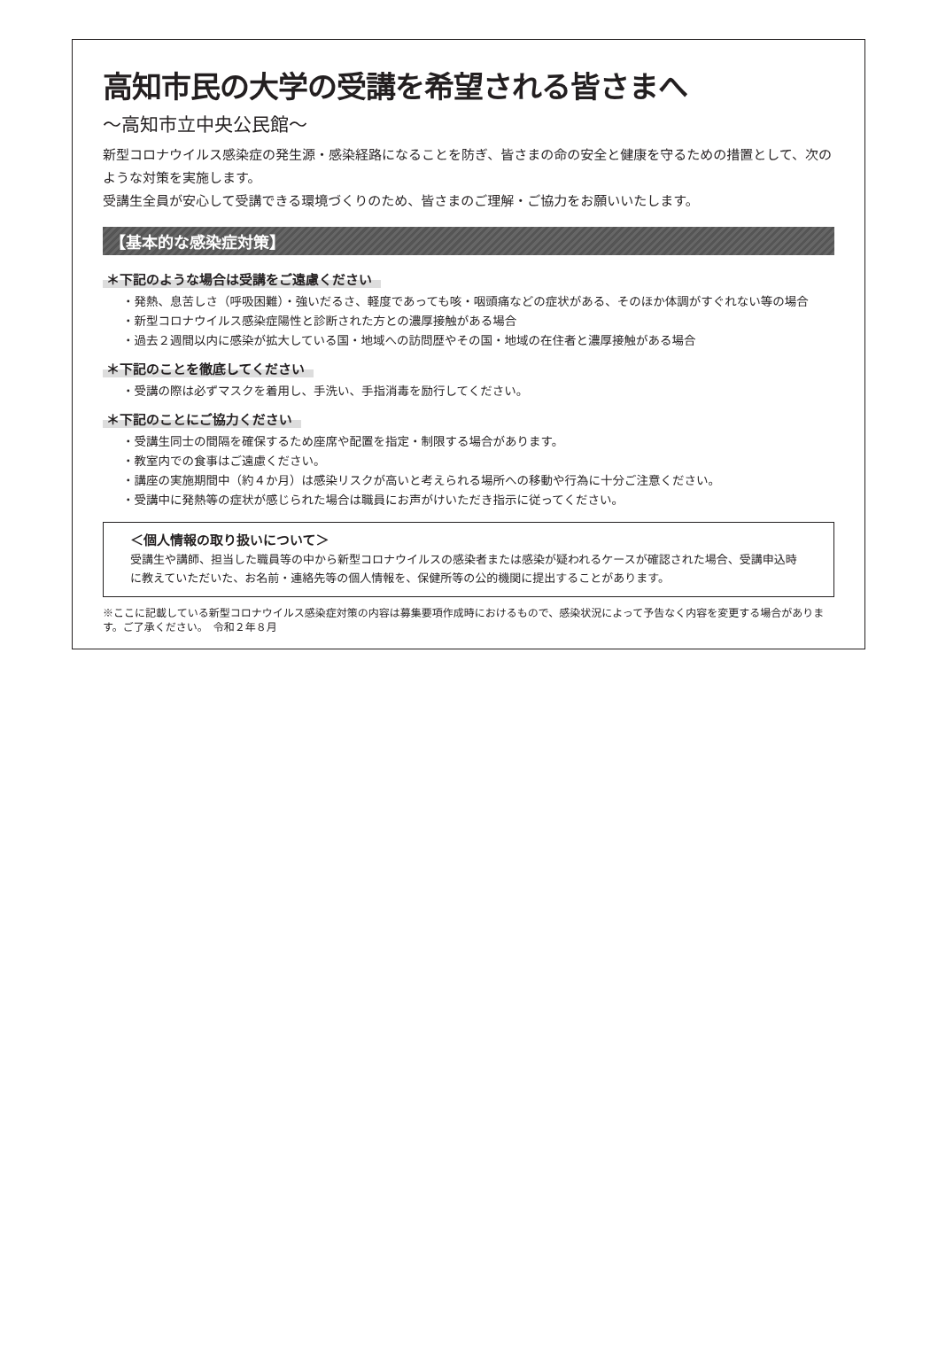高知市民の大学の受講を希望される皆さまへ
～高知市立中央公民館～
新型コロナウイルス感染症の発生源・感染経路になることを防ぎ、皆さまの命の安全と健康を守るための措置として、次のような対策を実施します。
受講生全員が安心して受講できる環境づくりのため、皆さまのご理解・ご協力をお願いいたします。
【基本的な感染症対策】
＊下記のような場合は受講をご遠慮ください
・発熱、息苦しさ（呼吸困難）・強いだるさ、軽度であっても咳・咽頭痛などの症状がある、そのほか体調がすぐれない等の場合
・新型コロナウイルス感染症陽性と診断された方との濃厚接触がある場合
・過去２週間以内に感染が拡大している国・地域への訪問歴やその国・地域の在住者と濃厚接触がある場合
＊下記のことを徹底してください
・受講の際は必ずマスクを着用し、手洗い、手指消毒を励行してください。
＊下記のことにご協力ください
・受講生同士の間隔を確保するため座席や配置を指定・制限する場合があります。
・教室内での食事はご遠慮ください。
・講座の実施期間中（約４か月）は感染リスクが高いと考えられる場所への移動や行為に十分ご注意ください。
・受講中に発熱等の症状が感じられた場合は職員にお声がけいただき指示に従ってください。
＜個人情報の取り扱いについて＞
受講生や講師、担当した職員等の中から新型コロナウイルスの感染者または感染が疑われるケースが確認された場合、受講申込時に教えていただいた、お名前・連絡先等の個人情報を、保健所等の公的機関に提出することがあります。
※ここに記載している新型コロナウイルス感染症対策の内容は募集要項作成時におけるもので、感染状況によって予告なく内容を変更する場合があります。ご了承ください。　令和２年８月